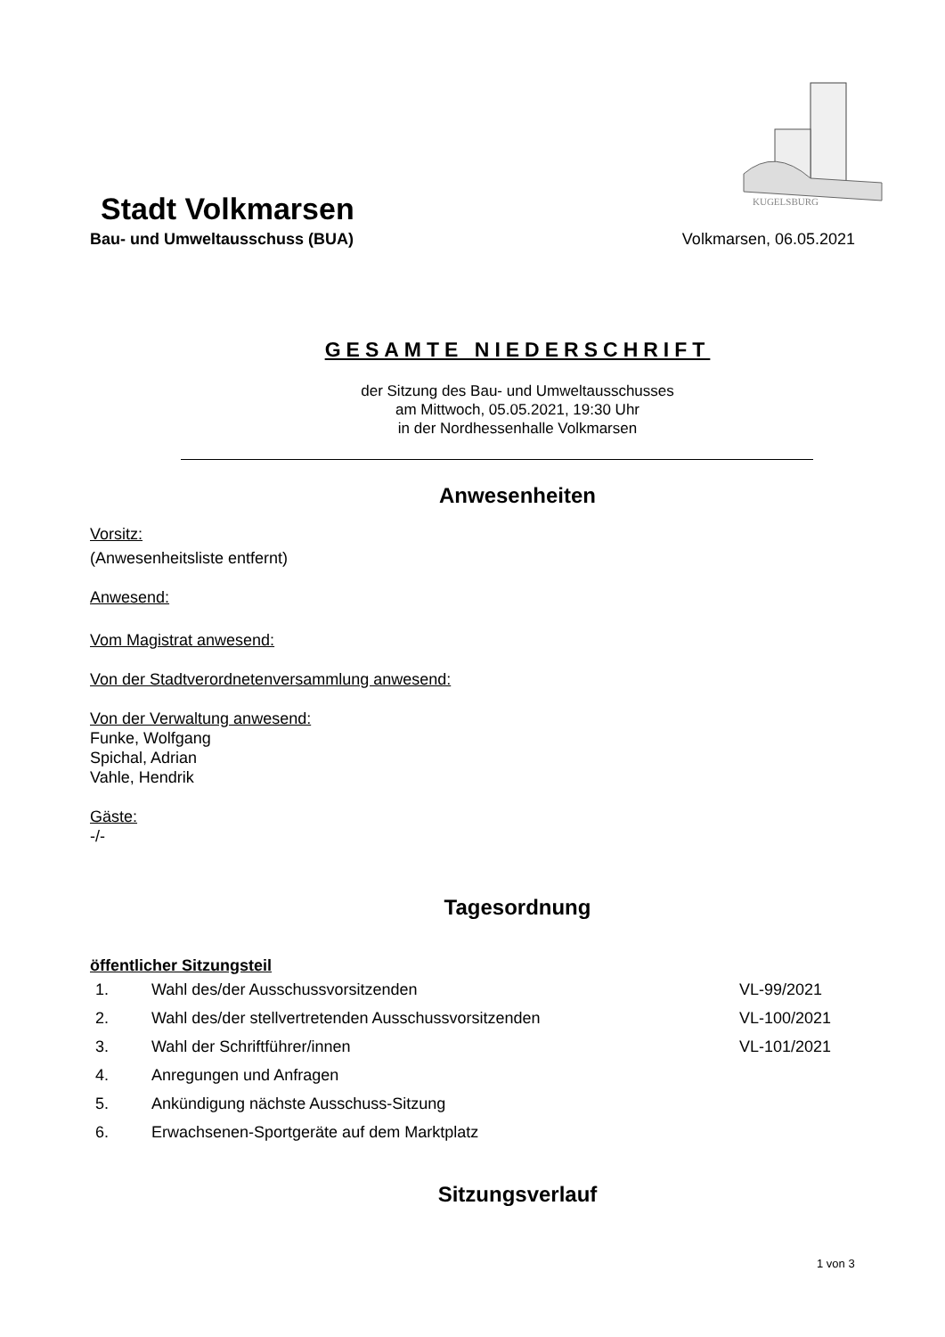KUGELSBURG
Stadt Volkmarsen
Bau- und Umweltausschuss (BUA) Volkmarsen, 06.05.2021
GESAMTE NIEDERSCHRIFT
der Sitzung des Bau- und Umweltausschusses
am Mittwoch, 05.05.2021, 19:30 Uhr
in der Nordhessenhalle Volkmarsen
Anwesenheiten
Vorsitz:
(Anwesenheitsliste entfernt)
Anwesend:
Vom Magistrat anwesend:
Von der Stadtverordnetenversammlung anwesend:
Von der Verwaltung anwesend:
Funke, Wolfgang
Spichal, Adrian
Vahle, Hendrik
Gäste:
-/-
Tagesordnung
öffentlicher Sitzungsteil
1. Wahl des/der Ausschussvorsitzenden VL-99/2021
2. Wahl des/der stellvertretenden Ausschussvorsitzenden VL-100/2021
3. Wahl der Schriftführer/innen VL-101/2021
4. Anregungen und Anfragen
5. Ankündigung nächste Ausschuss-Sitzung
6. Erwachsenen-Sportgeräte auf dem Marktplatz
Sitzungsverlauf
1 von 3